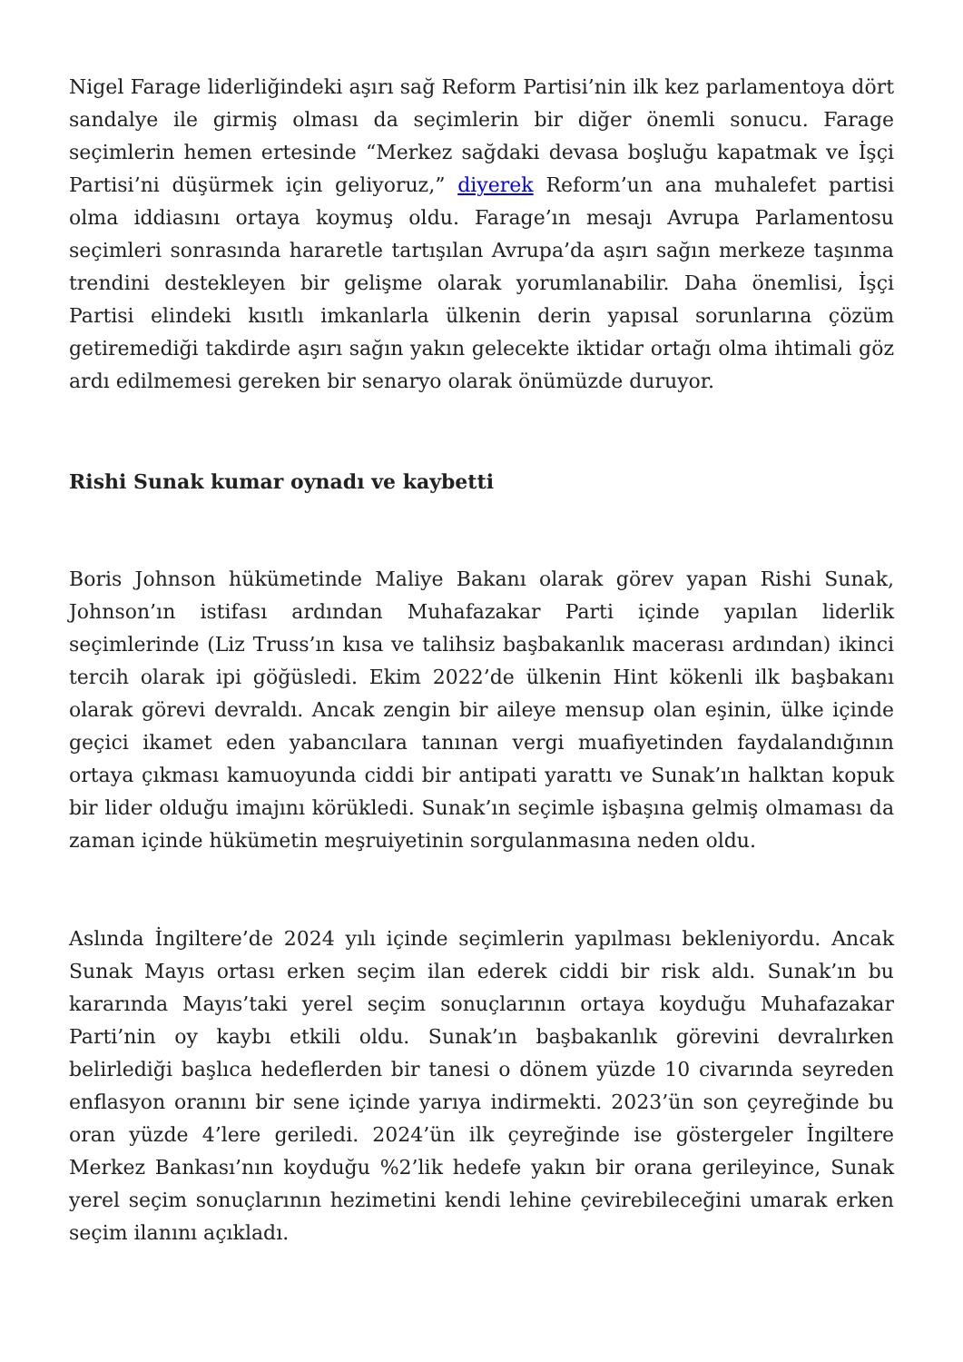Nigel Farage liderliğindeki aşırı sağ Reform Partisi’nin ilk kez parlamentoya dört sandalye ile girmiş olması da seçimlerin bir diğer önemli sonucu. Farage seçimlerin hemen ertesinde “Merkez sağdaki devasa boşluğu kapatmak ve İşçi Partisi’ni düşürmek için geliyoruz,” diyerek Reform’un ana muhalefet partisi olma iddiasını ortaya koymuş oldu. Farage’ın mesajı Avrupa Parlamentosu seçimleri sonrasında hararetle tartışılan Avrupa’da aşırı sağın merkeze taşınma trendini destekleyen bir gelişme olarak yorumlanabilir. Daha önemlisi, İşçi Partisi elindeki kısıtlı imkanlarla ülkenin derin yapısal sorunlarına çözüm getiremediği takdirde aşırı sağın yakın gelecekte iktidar ortağı olma ihtimali göz ardı edilmemesi gereken bir senaryo olarak önümüzde duruyor.
Rishi Sunak kumar oynadı ve kaybetti
Boris Johnson hükümetinde Maliye Bakanı olarak görev yapan Rishi Sunak, Johnson’ın istifası ardından Muhafazakar Parti içinde yapılan liderlik seçimlerinde (Liz Truss’ın kısa ve talihsiz başbakanlık macerası ardından) ikinci tercih olarak ipi göğüsledi. Ekim 2022’de ülkenin Hint kökenli ilk başbakanı olarak görevi devraldı. Ancak zengin bir aileye mensup olan eşinin, ülke içinde geçici ikamet eden yabancılara tanınan vergi muafiyetinden faydalandığının ortaya çıkması kamuoyunda ciddi bir antipati yarattı ve Sunak’ın halktan kopuk bir lider olduğu imajını körükledi. Sunak’ın seçimle işbaşına gelmiş olmaması da zaman içinde hükümetin meşruiyetinin sorgulanmasına neden oldu.
Aslında İngiltere’de 2024 yılı içinde seçimlerin yapılması bekleniyordu. Ancak Sunak Mayıs ortası erken seçim ilan ederek ciddi bir risk aldı. Sunak’ın bu kararında Mayıs’taki yerel seçim sonuçlarının ortaya koyduğu Muhafazakar Parti’nin oy kaybı etkili oldu. Sunak’ın başbakanlık görevini devralırken belirlediği başlıca hedeflerden bir tanesi o dönem yüzde 10 civarında seyreden enflasyon oranını bir sene içinde yarıya indirmekti. 2023’ün son çeyreğinde bu oran yüzde 4’lere geriledi. 2024’ün ilk çeyreğinde ise göstergeler İngiltere Merkez Bankası’nın koyduğu %2’lik hedefe yakın bir orana gerileyince, Sunak yerel seçim sonuçlarının hezimetini kendi lehine çevirebileceğini umarak erken seçim ilanını açıkladı.